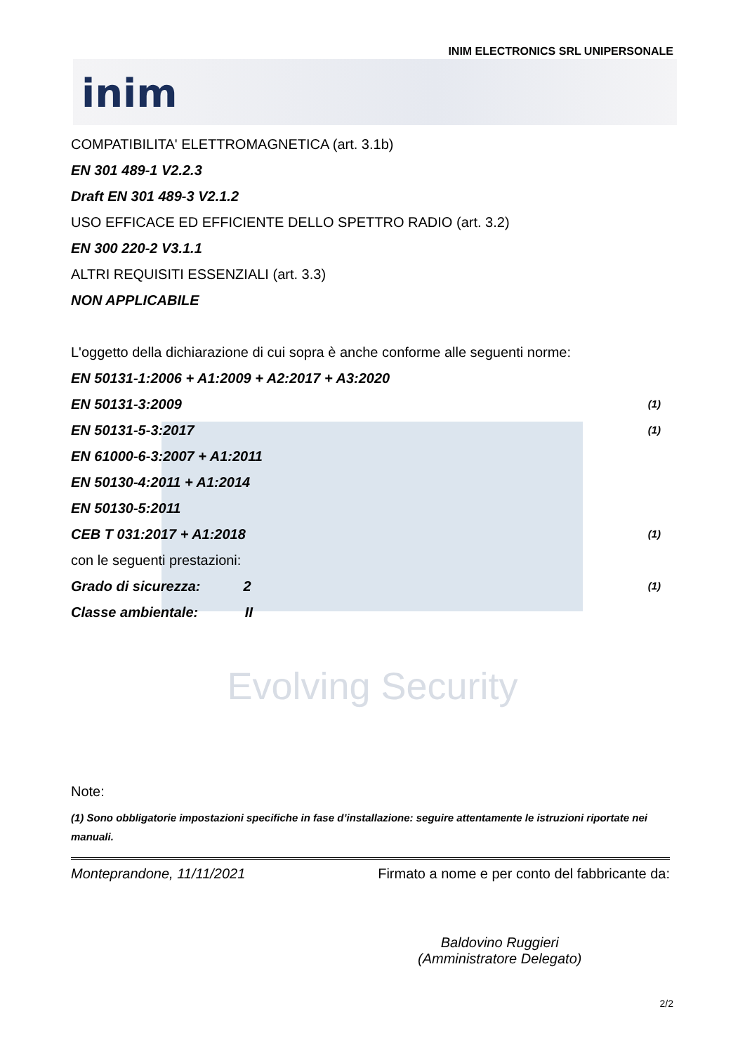INIM ELECTRONICS SRL UNIPERSONALE
inim
COMPATIBILITA' ELETTROMAGNETICA (art. 3.1b)
EN 301 489-1 V2.2.3
Draft EN 301 489-3 V2.1.2
USO EFFICACE ED EFFICIENTE DELLO SPETTRO RADIO (art. 3.2)
EN 300 220-2 V3.1.1
ALTRI REQUISITI ESSENZIALI (art. 3.3)
NON APPLICABILE
L'oggetto della dichiarazione di cui sopra è anche conforme alle seguenti norme:
EN 50131-1:2006 + A1:2009 + A2:2017 + A3:2020
EN 50131-3:2009 (1)
EN 50131-5-3:2017 (1)
EN 61000-6-3:2007 + A1:2011
EN 50130-4:2011 + A1:2014
EN 50130-5:2011
CEB T 031:2017 + A1:2018 (1)
con le seguenti prestazioni:
Grado di sicurezza: 2 (1)
Classe ambientale: II
Evolving Security
Note:
(1) Sono obbligatorie impostazioni specifiche in fase d’installazione: seguire attentamente le istruzioni riportate nei manuali.
Monteprandone, 11/11/2021 Firmato a nome e per conto del fabbricante da:
Baldovino Ruggieri
(Amministratore Delegato)
2/2